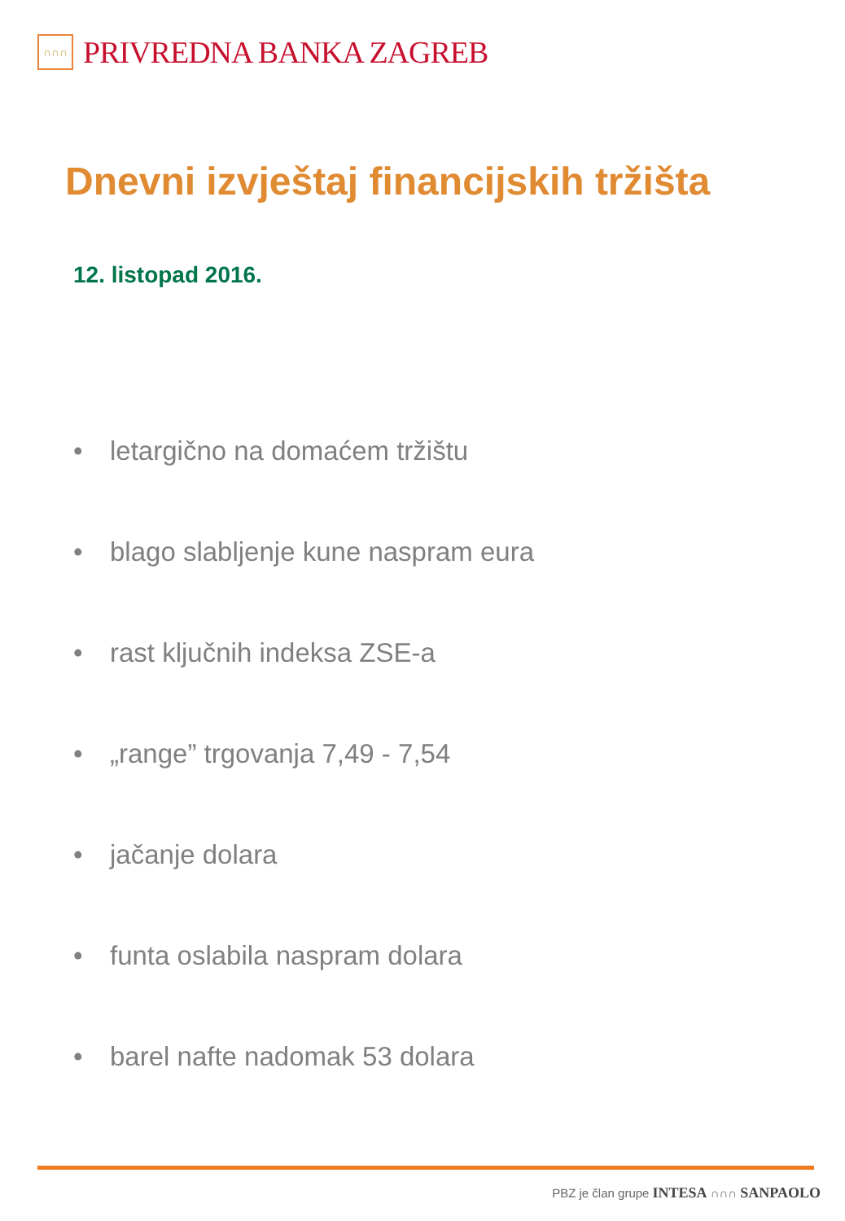∩∩∩
PRIVREDNA BANKA ZAGREB
Dnevni izvještaj financijskih tržišta
12. listopad 2016.
• letargično na domaćem tržištu
• blago slabljenje kune naspram eura
• rast ključnih indeksa ZSE-a
• „range” trgovanja 7,49 - 7,54
• jačanje dolara
• funta oslabila naspram dolara
• barel nafte nadomak 53 dolara
PBZ je član grupe INTESA ∩∩∩ SANPAOLO